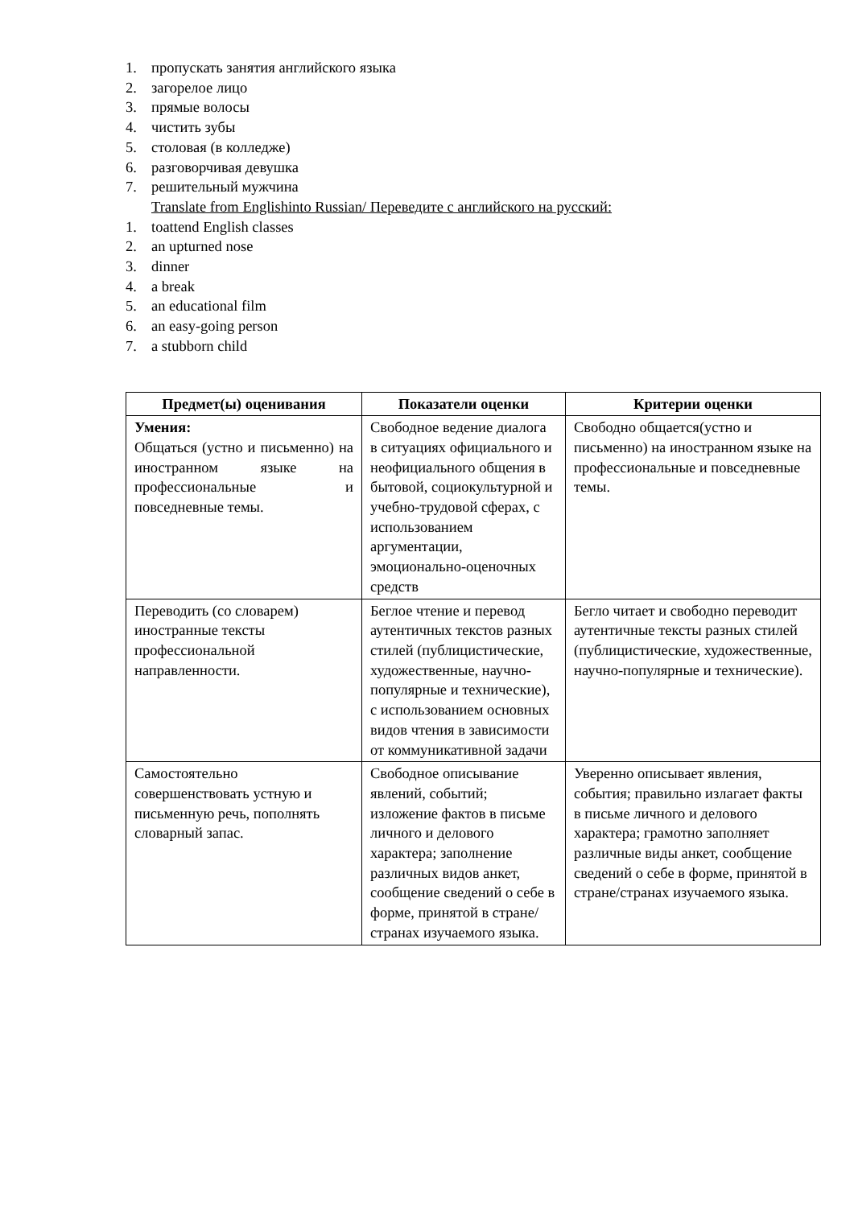1. пропускать занятия английского языка
2. загорелое лицо
3. прямые волосы
4. чистить зубы
5. столовая (в колледже)
6. разговорчивая девушка
7. решительный мужчина
Translate from Englishinto Russian/ Переведите с английского на русский:
1. toattend English classes
2. an upturned nose
3. dinner
4. a break
5. an educational film
6. an easy-going person
7. a stubborn child
| Предмет(ы) оценивания | Показатели оценки | Критерии оценки |
| --- | --- | --- |
| Умения: Общаться (устно и письменно) на иностранном языке на профессиональные и повседневные темы. | Свободное ведение диалога в ситуациях официального и неофициального общения в бытовой, социокультурной и учебно-трудовой сферах, с использованием аргументации, эмоционально-оценочных средств | Свободно общается(устно и письменно) на иностранном языке на профессиональные и повседневные темы. |
| Переводить (со словарем) иностранные тексты профессиональной направленности. | Беглое чтение и перевод аутентичных текстов разных стилей (публицистические, художественные, научно-популярные и технические), с использованием основных видов чтения в зависимости от коммуникативной задачи | Бегло читает и свободно переводит аутентичные тексты разных стилей (публицистические, художественные, научно-популярные и технические). |
| Самостоятельно совершенствовать устную и письменную речь, пополнять словарный запас. | Свободное описывание явлений, событий; изложение фактов в письме личного и делового характера; заполнение различных видов анкет, сообщение сведений о себе в форме, принятой в стране/странах изучаемого языка. | Уверенно описывает явления, события; правильно излагает факты в письме личного и делового характера; грамотно заполняет различные виды анкет, сообщение сведений о себе в форме, принятой в стране/странах изучаемого языка. |